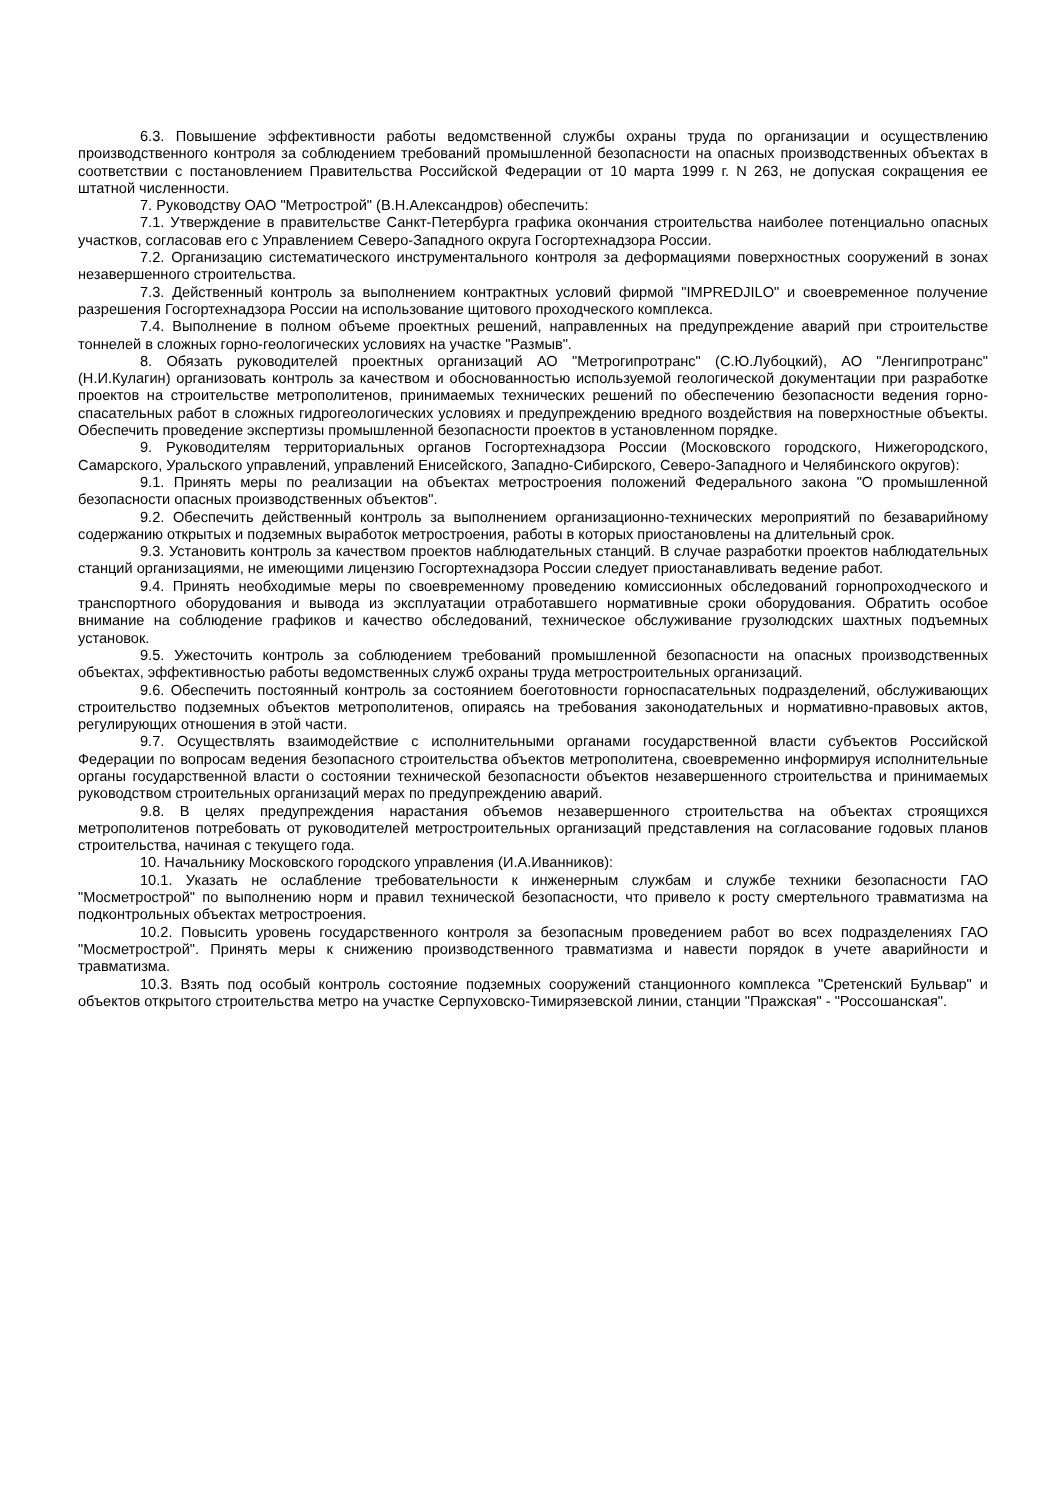6.3. Повышение эффективности работы ведомственной службы охраны труда по организации и осуществлению производственного контроля за соблюдением требований промышленной безопасности на опасных производственных объектах в соответствии с постановлением Правительства Российской Федерации от 10 марта 1999 г. N 263, не допуская сокращения ее штатной численности.
7. Руководству ОАО "Метрострой" (В.Н.Александров) обеспечить:
7.1. Утверждение в правительстве Санкт-Петербурга графика окончания строительства наиболее потенциально опасных участков, согласовав его с Управлением Северо-Западного округа Госгортехнадзора России.
7.2. Организацию систематического инструментального контроля за деформациями поверхностных сооружений в зонах незавершенного строительства.
7.3. Действенный контроль за выполнением контрактных условий фирмой "IMPREDJILO" и своевременное получение разрешения Госгортехнадзора России на использование щитового проходческого комплекса.
7.4. Выполнение в полном объеме проектных решений, направленных на предупреждение аварий при строительстве тоннелей в сложных горно-геологических условиях на участке "Размыв".
8. Обязать руководителей проектных организаций АО "Метрогипротранс" (С.Ю.Лубоцкий), АО "Ленгипротранс" (Н.И.Кулагин) организовать контроль за качеством и обоснованностью используемой геологической документации при разработке проектов на строительстве метрополитенов, принимаемых технических решений по обеспечению безопасности ведения горно-спасательных работ в сложных гидрогеологических условиях и предупреждению вредного воздействия на поверхностные объекты. Обеспечить проведение экспертизы промышленной безопасности проектов в установленном порядке.
9. Руководителям территориальных органов Госгортехнадзора России (Московского городского, Нижегородского, Самарского, Уральского управлений, управлений Енисейского, Западно-Сибирского, Северо-Западного и Челябинского округов):
9.1. Принять меры по реализации на объектах метростроения положений Федерального закона "О промышленной безопасности опасных производственных объектов".
9.2. Обеспечить действенный контроль за выполнением организационно-технических мероприятий по безаварийному содержанию открытых и подземных выработок метростроения, работы в которых приостановлены на длительный срок.
9.3. Установить контроль за качеством проектов наблюдательных станций. В случае разработки проектов наблюдательных станций организациями, не имеющими лицензию Госгортехнадзора России следует приостанавливать ведение работ.
9.4. Принять необходимые меры по своевременному проведению комиссионных обследований горнопроходческого и транспортного оборудования и вывода из эксплуатации отработавшего нормативные сроки оборудования. Обратить особое внимание на соблюдение графиков и качество обследований, техническое обслуживание грузолюдских шахтных подъемных установок.
9.5. Ужесточить контроль за соблюдением требований промышленной безопасности на опасных производственных объектах, эффективностью работы ведомственных служб охраны труда метростроительных организаций.
9.6. Обеспечить постоянный контроль за состоянием боеготовности горноспасательных подразделений, обслуживающих строительство подземных объектов метрополитенов, опираясь на требования законодательных и нормативно-правовых актов, регулирующих отношения в этой части.
9.7. Осуществлять взаимодействие с исполнительными органами государственной власти субъектов Российской Федерации по вопросам ведения безопасного строительства объектов метрополитена, своевременно информируя исполнительные органы государственной власти о состоянии технической безопасности объектов незавершенного строительства и принимаемых руководством строительных организаций мерах по предупреждению аварий.
9.8. В целях предупреждения нарастания объемов незавершенного строительства на объектах строящихся метрополитенов потребовать от руководителей метростроительных организаций представления на согласование годовых планов строительства, начиная с текущего года.
10. Начальнику Московского городского управления (И.А.Иванников):
10.1. Указать не ослабление требовательности к инженерным службам и службе техники безопасности ГАО "Мосметрострой" по выполнению норм и правил технической безопасности, что привело к росту смертельного травматизма на подконтрольных объектах метростроения.
10.2. Повысить уровень государственного контроля за безопасным проведением работ во всех подразделениях ГАО "Мосметрострой". Принять меры к снижению производственного травматизма и навести порядок в учете аварийности и травматизма.
10.3. Взять под особый контроль состояние подземных сооружений станционного комплекса "Сретенский Бульвар" и объектов открытого строительства метро на участке Серпуховско-Тимирязевской линии, станции "Пражская" - "Россошанская".